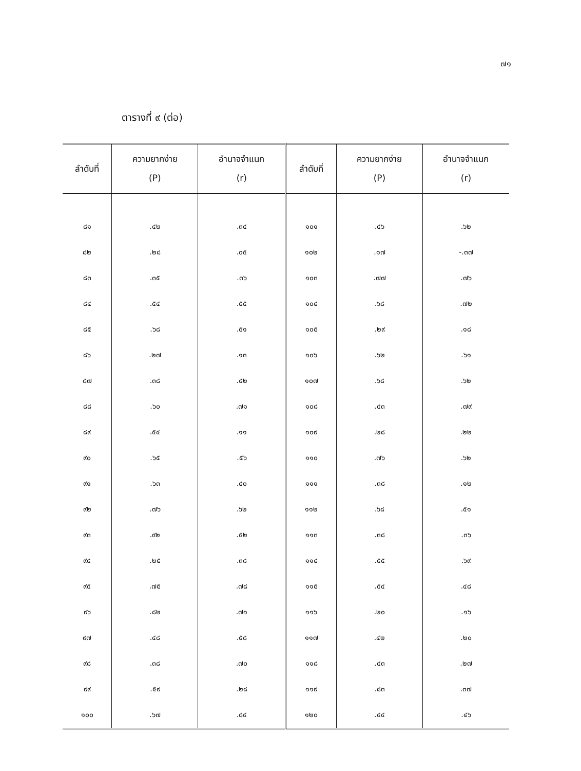๗๑
ตารางที่ ๙ (ต่อ)
| ลำดับที่ | ความยากง่าย (P) | อำนาจจำแนก (r) | ลำดับที่ | ความยากง่าย (P) | อำนาจจำแนก (r) |
| --- | --- | --- | --- | --- | --- |
| ๘๑ | .๔๒ | .๓๔ | ๑๐๑ | .๔๖ | .๖๒ |
| ๘๒ | .๒๘ | .๐๕ | ๑๐๒ | .๑๗ | -.๓๗ |
| ๘๓ | .๓๕ | .๓๖ | ๑๐๓ | .๗๗ | .๗๖ |
| ๘๔ | .๕๔ | .๕๕ | ๑๐๔ | .๖๘ | .๗๒ |
| ๘๕ | .๖๘ | .๕๑ | ๑๐๕ | .๒๙ | .๑๘ |
| ๘๖ | .๒๗ | .๑๓ | ๑๐๖ | .๖๒ | .๖๑ |
| ๘๗ | .๓๘ | .๔๒ | ๑๐๗ | .๖๘ | .๖๒ |
| ๘๘ | .๖๐ | .๗๑ | ๑๐๘ | .๔๓ | .๗๙ |
| ๘๙ | .๕๔ | .๑๑ | ๑๐๙ | .๒๘ | .๒๒ |
| ๙๐ | .๖๕ | .๕๖ | ๑๑๐ | .๗๖ | .๖๒ |
| ๙๑ | .๖๓ | .๔๐ | ๑๑๑ | .๓๘ | .๑๒ |
| ๙๒ | .๗๖ | .๖๒ | ๑๑๒ | .๖๘ | .๕๑ |
| ๙๓ | .๙๒ | .๕๒ | ๑๑๓ | .๓๘ | .๓๖ |
| ๙๔ | .๒๕ | .๓๘ | ๑๑๔ | .๕๕ | .๖๙ |
| ๙๕ | .๗๕ | .๗๘ | ๑๑๕ | .๕๔ | .๔๘ |
| ๙๖ | .๘๒ | .๗๑ | ๑๑๖ | .๒๐ | .๑๖ |
| ๙๗ | .๔๘ | .๕๘ | ๑๑๗ | .๔๒ | .๒๐ |
| ๙๘ | .๓๘ | .๗๐ | ๑๑๘ | .๔๓ | .๒๗ |
| ๙๙ | .๕๙ | .๒๘ | ๑๑๙ | .๘๓ | .๓๗ |
| ๑๐๐ | .๖๗ | .๘๔ | ๑๒๐ | .๔๔ | .๔๖ |